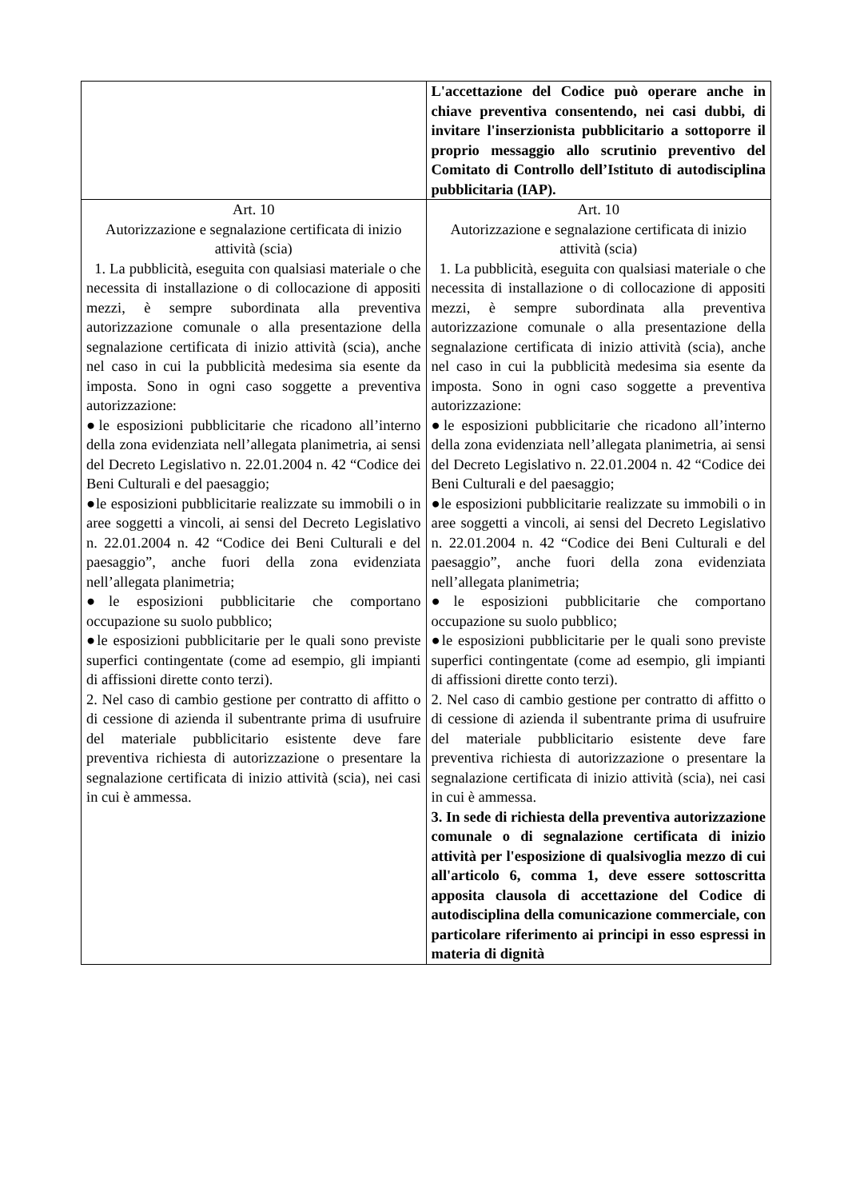| | L'accettazione del Codice può operare anche in chiave preventiva consentendo, nei casi dubbi, di invitare l'inserzionista pubblicitario a sottoporre il proprio messaggio allo scrutinio preventivo del Comitato di Controllo dell’Istituto di autodisciplina pubblicitaria (IAP). |
| Art. 10 Autorizzazione e segnalazione certificata di inizio attività (scia) 1. La pubblicità, eseguita con qualsiasi materiale o che necessita di installazione o di collocazione di appositi mezzi, è sempre subordinata alla preventiva autorizzazione comunale o alla presentazione della segnalazione certificata di inizio attività (scia), anche nel caso in cui la pubblicità medesima sia esente da imposta. Sono in ogni caso soggette a preventiva autorizzazione: ●le esposizioni pubblicitarie che ricadono all’interno della zona evidenziata nell’allegata planimetria, ai sensi del Decreto Legislativo n. 22.01.2004 n. 42 “Codice dei Beni Culturali e del paesaggio; ●le esposizioni pubblicitarie realizzate su immobili o in aree soggetti a vincoli, ai sensi del Decreto Legislativo n. 22.01.2004 n. 42 “Codice dei Beni Culturali e del paesaggio”, anche fuori della zona evidenziata nell’allegata planimetria; ●le esposizioni pubblicitarie che comportano occupazione su suolo pubblico; ●le esposizioni pubblicitarie per le quali sono previste superfici contingentate (come ad esempio, gli impianti di affissioni dirette conto terzi). 2. Nel caso di cambio gestione per contratto di affitto o di cessione di azienda il subentrante prima di usufruire del materiale pubblicitario esistente deve fare preventiva richiesta di autorizzazione o presentare la segnalazione certificata di inizio attività (scia), nei casi in cui è ammessa. | Art. 10 Autorizzazione e segnalazione certificata di inizio attività (scia) 1. La pubblicità, eseguita con qualsiasi materiale o che necessita di installazione o di collocazione di appositi mezzi, è sempre subordinata alla preventiva autorizzazione comunale o alla presentazione della segnalazione certificata di inizio attività (scia), anche nel caso in cui la pubblicità medesima sia esente da imposta. Sono in ogni caso soggette a preventiva autorizzazione: ●le esposizioni pubblicitarie che ricadono all’interno della zona evidenziata nell’allegata planimetria, ai sensi del Decreto Legislativo n. 22.01.2004 n. 42 “Codice dei Beni Culturali e del paesaggio; ●le esposizioni pubblicitarie realizzate su immobili o in aree soggetti a vincoli, ai sensi del Decreto Legislativo n. 22.01.2004 n. 42 “Codice dei Beni Culturali e del paesaggio”, anche fuori della zona evidenziata nell’allegata planimetria; ●le esposizioni pubblicitarie che comportano occupazione su suolo pubblico; ●le esposizioni pubblicitarie per le quali sono previste superfici contingentate (come ad esempio, gli impianti di affissioni dirette conto terzi). 2. Nel caso di cambio gestione per contratto di affitto o di cessione di azienda il subentrante prima di usufruire del materiale pubblicitario esistente deve fare preventiva richiesta di autorizzazione o presentare la segnalazione certificata di inizio attività (scia), nei casi in cui è ammessa. 3. In sede di richiesta della preventiva autorizzazione comunale o di segnalazione certificata di inizio attività per l'esposizione di qualsivoglia mezzo di cui all'articolo 6, comma 1, deve essere sottoscritta apposita clausola di accettazione del Codice di autodisciplina della comunicazione commerciale, con particolare riferimento ai principi in esso espressi in materia di dignità |